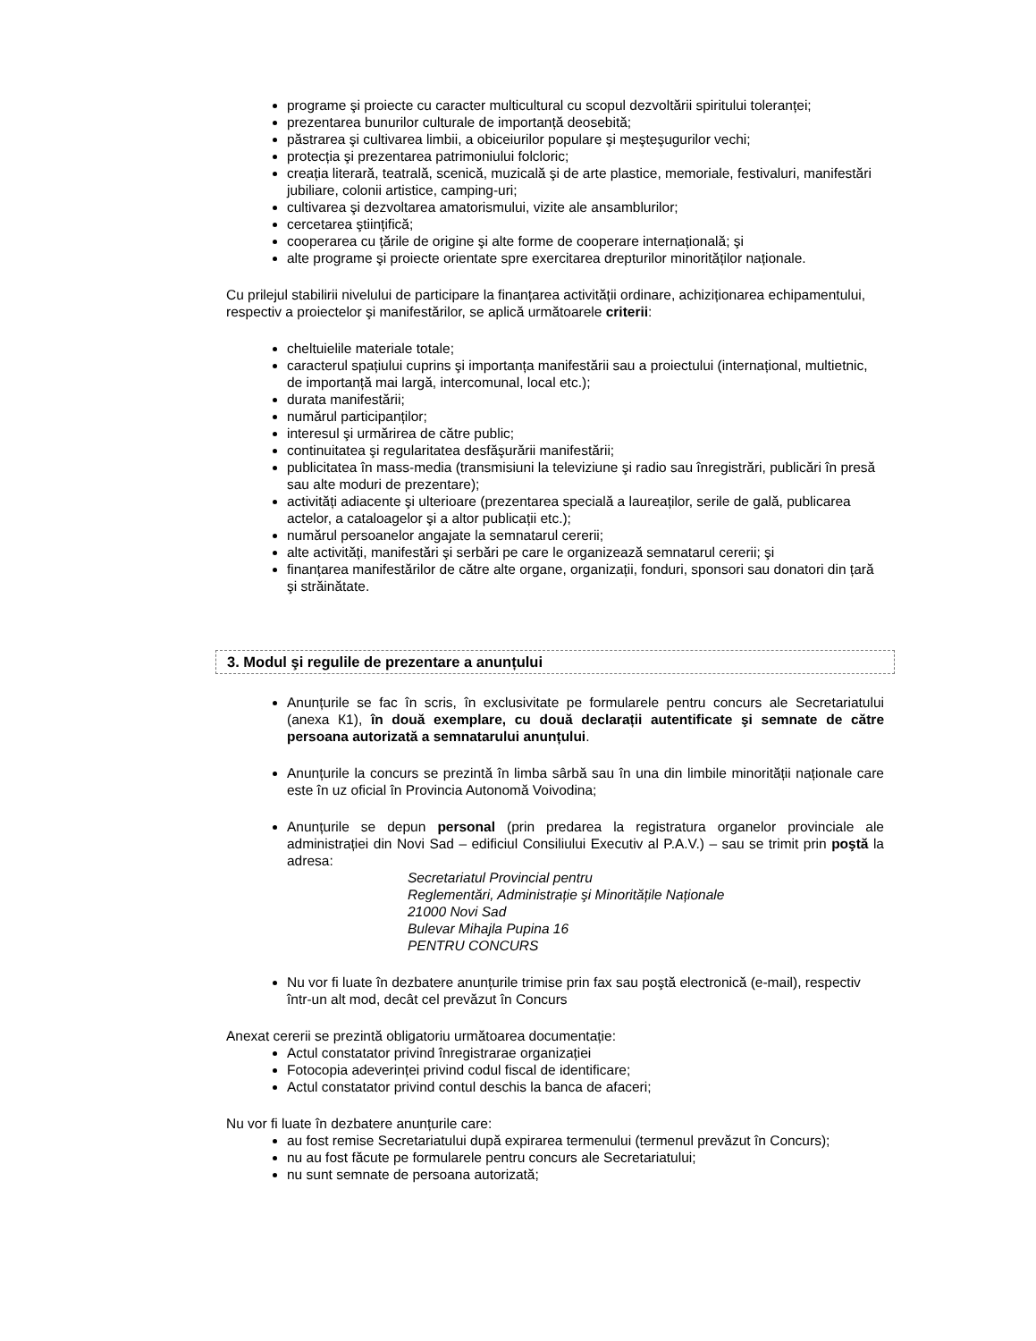programe şi proiecte cu caracter multicultural cu scopul dezvoltării spiritului toleranței;
prezentarea bunurilor culturale de importanță deosebită;
păstrarea şi cultivarea limbii, a obiceiurilor populare şi meşteşugurilor vechi;
protecția şi prezentarea patrimoniului folcloric;
creația literară, teatrală, scenică, muzicală şi de arte plastice, memoriale, festivaluri, manifestări jubiliare, colonii artistice, camping-uri;
cultivarea şi dezvoltarea amatorismului, vizite ale ansamblurilor;
cercetarea ştiințifică;
cooperarea cu țările de origine şi alte forme de cooperare internațională; şi
alte programe şi proiecte orientate spre exercitarea drepturilor minorităților naționale.
Cu prilejul stabilirii nivelului de participare la finanțarea activității ordinare, achiziționarea echipamentului, respectiv a proiectelor şi manifestărilor, se aplică următoarele criterii:
cheltuielile materiale totale;
caracterul spațiului cuprins şi importanța manifestării sau a proiectului (internațional, multietnic, de importanță mai largă, intercomunal, local etc.);
durata manifestării;
numărul participanților;
interesul şi urmărirea de către public;
continuitatea şi regularitatea desfăşurării manifestării;
publicitatea în mass-media (transmisiuni la televiziune şi radio sau înregistrări, publicări în presă sau alte moduri de prezentare);
activități adiacente şi ulterioare (prezentarea specială a laureaților, serile de gală, publicarea actelor, a cataloagelor şi a altor publicații etc.);
numărul persoanelor angajate la semnatarul cererii;
alte activități, manifestări şi serbări pe care le organizează semnatarul cererii; şi
finanțarea manifestărilor de către alte organe, organizații, fonduri, sponsori sau donatori din țară şi străinătate.
3. Modul şi regulile de prezentare a anunțului
Anunțurile se fac în scris, în exclusivitate pe formularele pentru concurs ale Secretariatului (anexa К1), în două exemplare, cu două declarații autentificate şi semnate de către persoana autorizată a semnatarului anunțului.
Anunțurile la concurs se prezintă în limba sârbă sau în una din limbile minorității naționale care este în uz oficial în Provincia Autonomă Voivodina;
Anunțurile se depun personal (prin predarea la registratura organelor provinciale ale administrației din Novi Sad – edificiul Consiliului Executiv al P.A.V.) – sau se trimit prin poştă la adresa:
Secretariatul Provincial pentru
Reglementări, Administrație şi Minoritățile Naționale
21000 Novi Sad
Bulevar Mihajla Pupina 16
PENTRU CONCURS
Nu vor fi luate în dezbatere anunțurile trimise prin fax sau poştă electronică (e-mail), respectiv într-un alt mod, decât cel prevăzut în Concurs
Anexat cererii se prezintă obligatoriu următoarea documentație:
Actul constatator privind înregistrarae organizației
Fotocopia adeverinței privind codul fiscal de identificare;
Actul constatator privind contul deschis la banca de afaceri;
Nu vor fi luate în dezbatere anunțurile care:
au fost remise Secretariatului după expirarea termenului (termenul prevăzut în Concurs);
nu au fost făcute pe formularele pentru concurs ale Secretariatului;
nu sunt semnate de persoana autorizată;